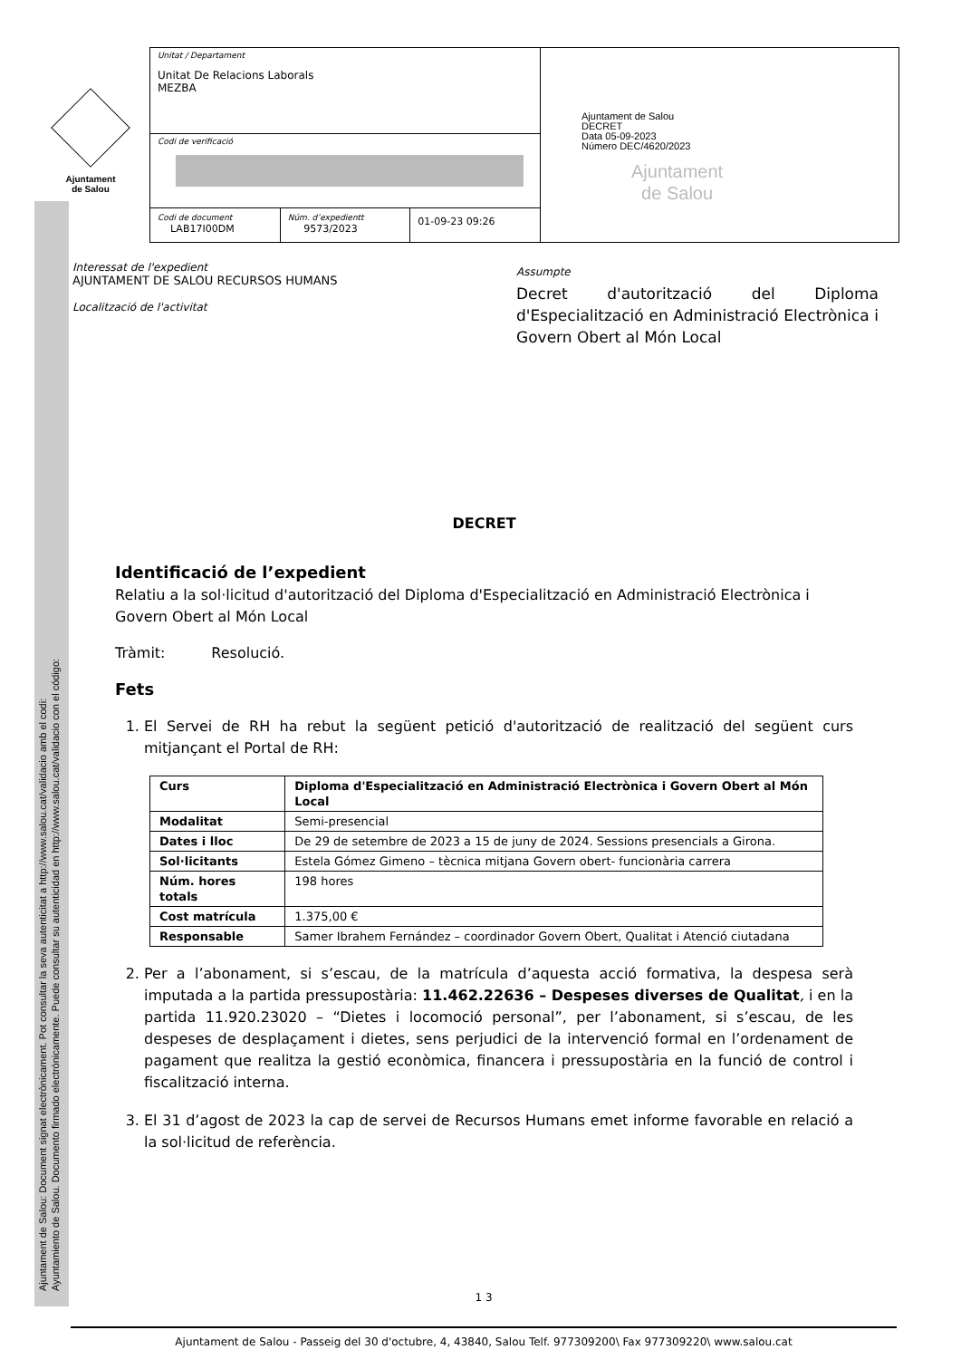Ajuntament
de Salou
Ajuntament de Salou: Document signat electrònicament. Pot consultar la seva autenticitat a http://www.salou.cat/validacio amb el codi:
Ayuntamiento de Salou. Documento firmado electrónicamente. Puede consultar su autenticidad en http://www.salou.cat/validacio con el código:
Unitat / Departament
Unitat De Relacions Laborals
MEZBA
Codi de verificació
Codi de document
LAB17I00DM
Núm. d’expedientt
9573/2023
01-09-23 09:26
Ajuntament de Salou
DECRET
Data 05-09-2023
Número DEC/4620/2023
Ajuntament
de Salou
Interessat de l'expedient
AJUNTAMENT DE SALOU RECURSOS HUMANS
Localització de l'activitat
Assumpte
Decret d'autorització del Diploma d'Especialització en Administració Electrònica i Govern Obert al Món Local
DECRET
Identificació de l’expedient
Relatiu a la sol·licitud d'autorització del Diploma d'Especialització en Administració Electrònica i Govern Obert al Món Local
Tràmit: Resolució.
Fets
1. El Servei de RH ha rebut la següent petició d'autorització de realització del següent curs mitjançant el Portal de RH:
| Curs | Diploma d'Especialització en Administració Electrònica i Govern Obert al Món Local |
| Modalitat | Semi-presencial |
| Dates i lloc | De 29 de setembre de 2023 a 15 de juny de 2024. Sessions presencials a Girona. |
| Sol·licitants | Estela Gómez Gimeno – tècnica mitjana Govern obert- funcionària carrera |
| Núm. hores totals | 198 hores |
| Cost matrícula | 1.375,00 € |
| Responsable | Samer Ibrahem Fernández – coordinador Govern Obert, Qualitat i Atenció ciutadana |
2. Per a l’abonament, si s’escau, de la matrícula d’aquesta acció formativa, la despesa serà imputada a la partida pressupostària: 11.462.22636 – Despeses diverses de Qualitat, i en la partida 11.920.23020 – “Dietes i locomoció personal”, per l’abonament, si s’escau, de les despeses de desplaçament i dietes, sens perjudici de la intervenció formal en l’ordenament de pagament que realitza la gestió econòmica, financera i pressupostària en la funció de control i fiscalització interna.
3. El 31 d’agost de 2023 la cap de servei de Recursos Humans emet informe favorable en relació a la sol·licitud de referència.
1 3
Ajuntament de Salou - Passeig del 30 d'octubre, 4, 43840, Salou Telf. 977309200\ Fax 977309220\ www.salou.cat